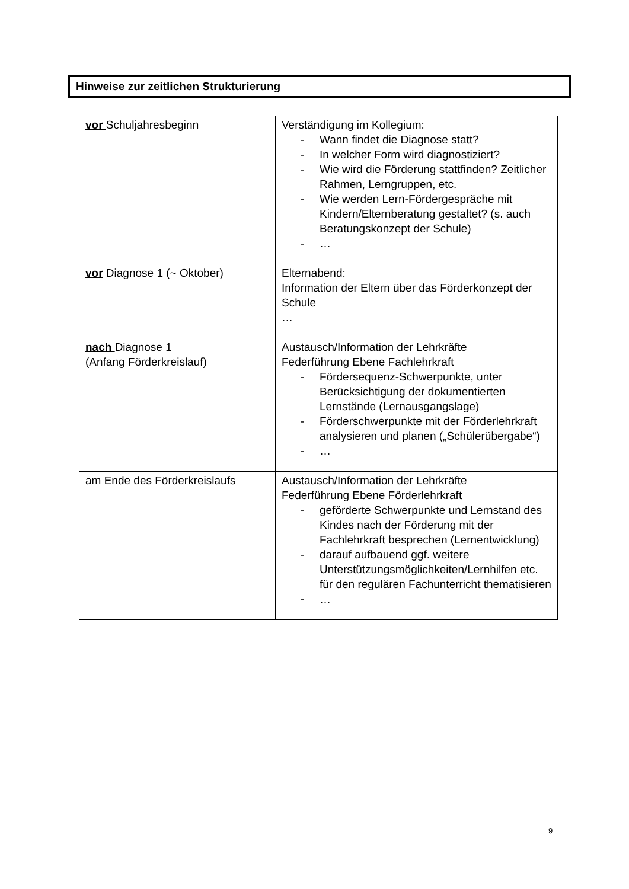Hinweise zur zeitlichen Strukturierung
| vor Schuljahresbeginn | Verständigung im Kollegium: - Wann findet die Diagnose statt? - In welcher Form wird diagnostiziert? - Wie wird die Förderung stattfinden? Zeitlicher Rahmen, Lerngruppen, etc. - Wie werden Lern-Fördergespräche mit Kindern/Elternberatung gestaltet? (s. auch Beratungskonzept der Schule) - … |
| vor Diagnose 1 (~ Oktober) | Elternabend: Information der Eltern über das Förderkonzept der Schule … |
| nach Diagnose 1 (Anfang Förderkreislauf) | Austausch/Information der Lehrkräfte Federführung Ebene Fachlehrkraft - Fördersequenz-Schwerpunkte, unter Berücksichtigung der dokumentierten Lernstände (Lernausgangslage) - Förderschwerpunkte mit der Förderlehrkraft analysieren und planen („Schülerübergabe“) - … |
| am Ende des Förderkreislaufs | Austausch/Information der Lehrkräfte Federführung Ebene Förderlehrkraft - geförderte Schwerpunkte und Lernstand des Kindes nach der Förderung mit der Fachlehrkraft besprechen (Lernentwicklung) - darauf aufbauend ggf. weitere Unterstützungsmöglichkeiten/Lernhilfen etc. für den regulären Fachunterricht thematisieren - … |
9